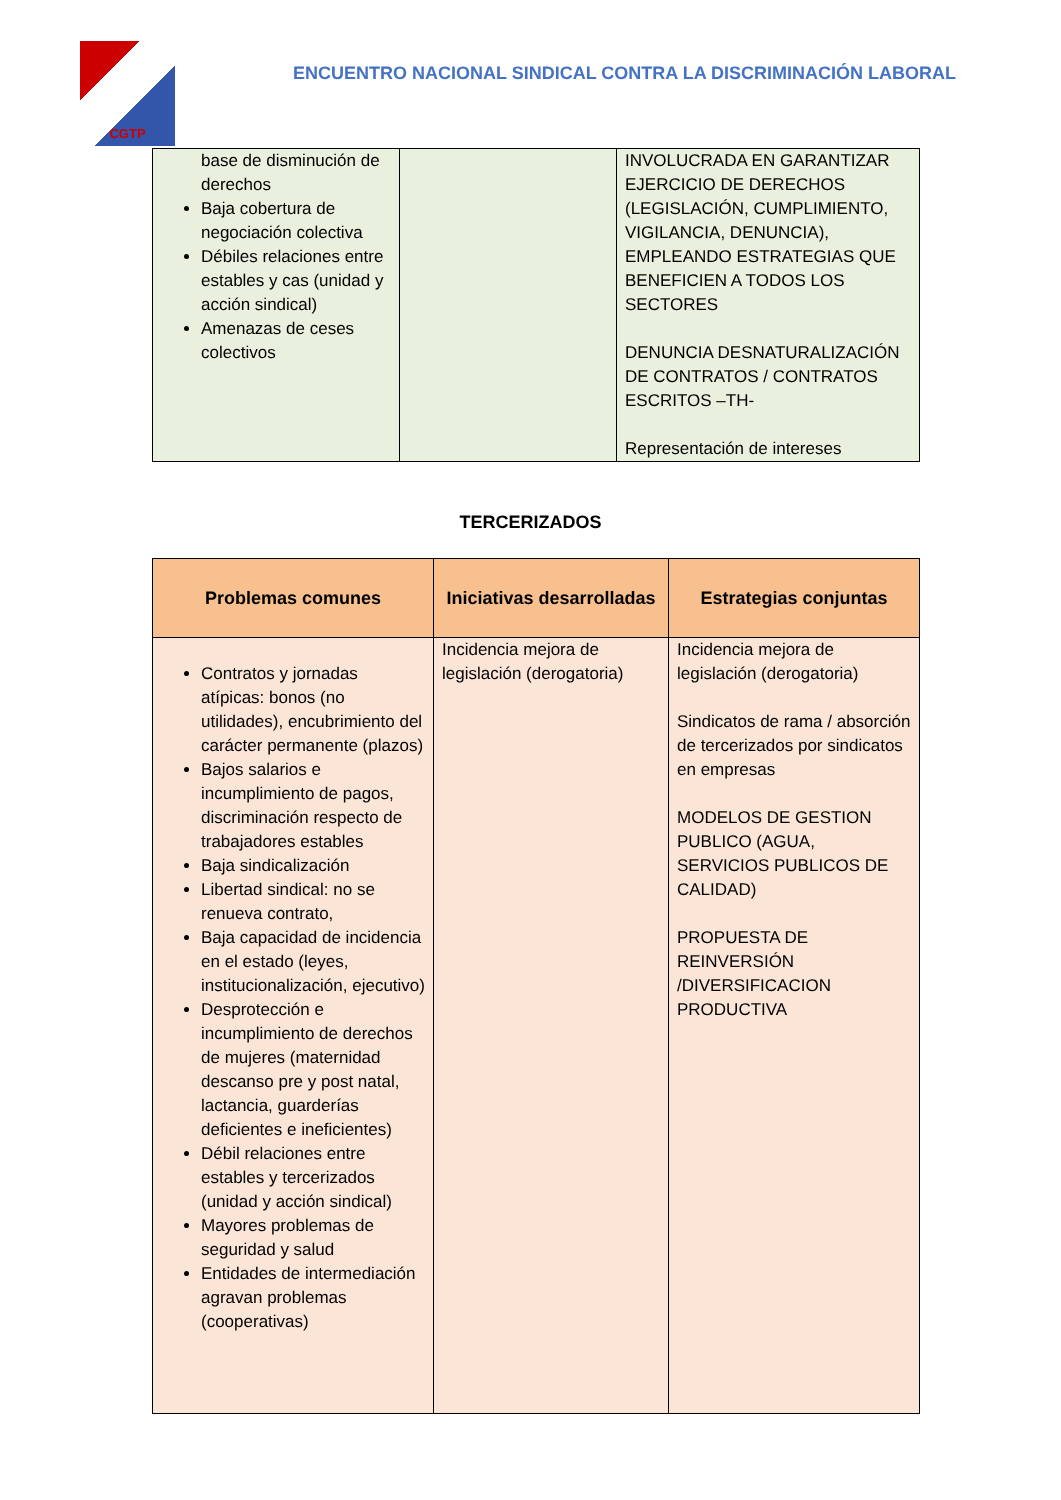CGTP
ENCUENTRO NACIONAL SINDICAL CONTRA LA DISCRIMINACIÓN LABORAL
| base de disminución de derechos Baja cobertura de negociación colectiva Débiles relaciones entre estables y cas (unidad y acción sindical) Amenazas de ceses colectivos | | INVOLUCRADA EN GARANTIZAR EJERCICIO DE DERECHOS (LEGISLACIÓN, CUMPLIMIENTO, VIGILANCIA, DENUNCIA), EMPLEANDO ESTRATEGIAS QUE BENEFICIEN A TODOS LOS SECTORES DENUNCIA DESNATURALIZACIÓN DE CONTRATOS / CONTRATOS ESCRITOS –TH- Representación de intereses |
TERCERIZADOS
| Problemas comunes | Iniciativas desarrolladas | Estrategias conjuntas |
| --- | --- | --- |
| Contratos y jornadas atípicas: bonos (no utilidades), encubrimiento del carácter permanente (plazos) Bajos salarios e incumplimiento de pagos, discriminación respecto de trabajadores estables Baja sindicalización Libertad sindical: no se renueva contrato, Baja capacidad de incidencia en el estado (leyes, institucionalización, ejecutivo) Desprotección e incumplimiento de derechos de mujeres (maternidad descanso pre y post natal, lactancia, guarderías deficientes e ineficientes) Débil relaciones entre estables y tercerizados (unidad y acción sindical) Mayores problemas de seguridad y salud Entidades de intermediación agravan problemas (cooperativas) | Incidencia mejora de legislación (derogatoria) | Incidencia mejora de legislación (derogatoria) Sindicatos de rama / absorción de tercerizados por sindicatos en empresas MODELOS DE GESTION PUBLICO (AGUA, SERVICIOS PUBLICOS DE CALIDAD) PROPUESTA DE REINVERSIÓN /DIVERSIFICACION PRODUCTIVA |